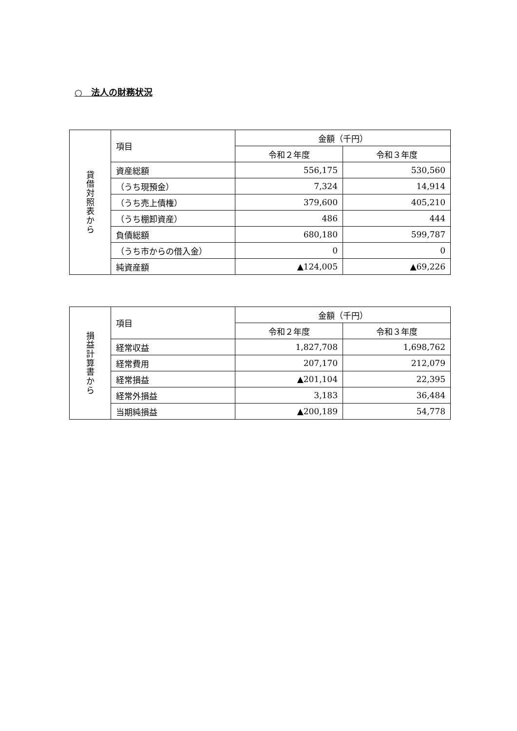○　法人の財務状況
| 貸 借 対 照 表 か ら | 項目 | 金額（千円） | |
| --- | --- | --- | --- |
| | | 令和２年度 | 令和３年度 |
| | 資産総額 | 556,175 | 530,560 |
| | （うち現預金） | 7,324 | 14,914 |
| | （うち売上債権） | 379,600 | 405,210 |
| | （うち棚卸資産） | 486 | 444 |
| | 負債総額 | 680,180 | 599,787 |
| | （うち市からの借入金） | 0 | 0 |
| | 純資産額 | ▲124,005 | ▲69,226 |
| 損 益 計 算 書 か ら | 項目 | 金額（千円） | |
| --- | --- | --- | --- |
| | | 令和２年度 | 令和３年度 |
| | 経常収益 | 1,827,708 | 1,698,762 |
| | 経常費用 | 207,170 | 212,079 |
| | 経常損益 | ▲201,104 | 22,395 |
| | 経常外損益 | 3,183 | 36,484 |
| | 当期純損益 | ▲200,189 | 54,778 |